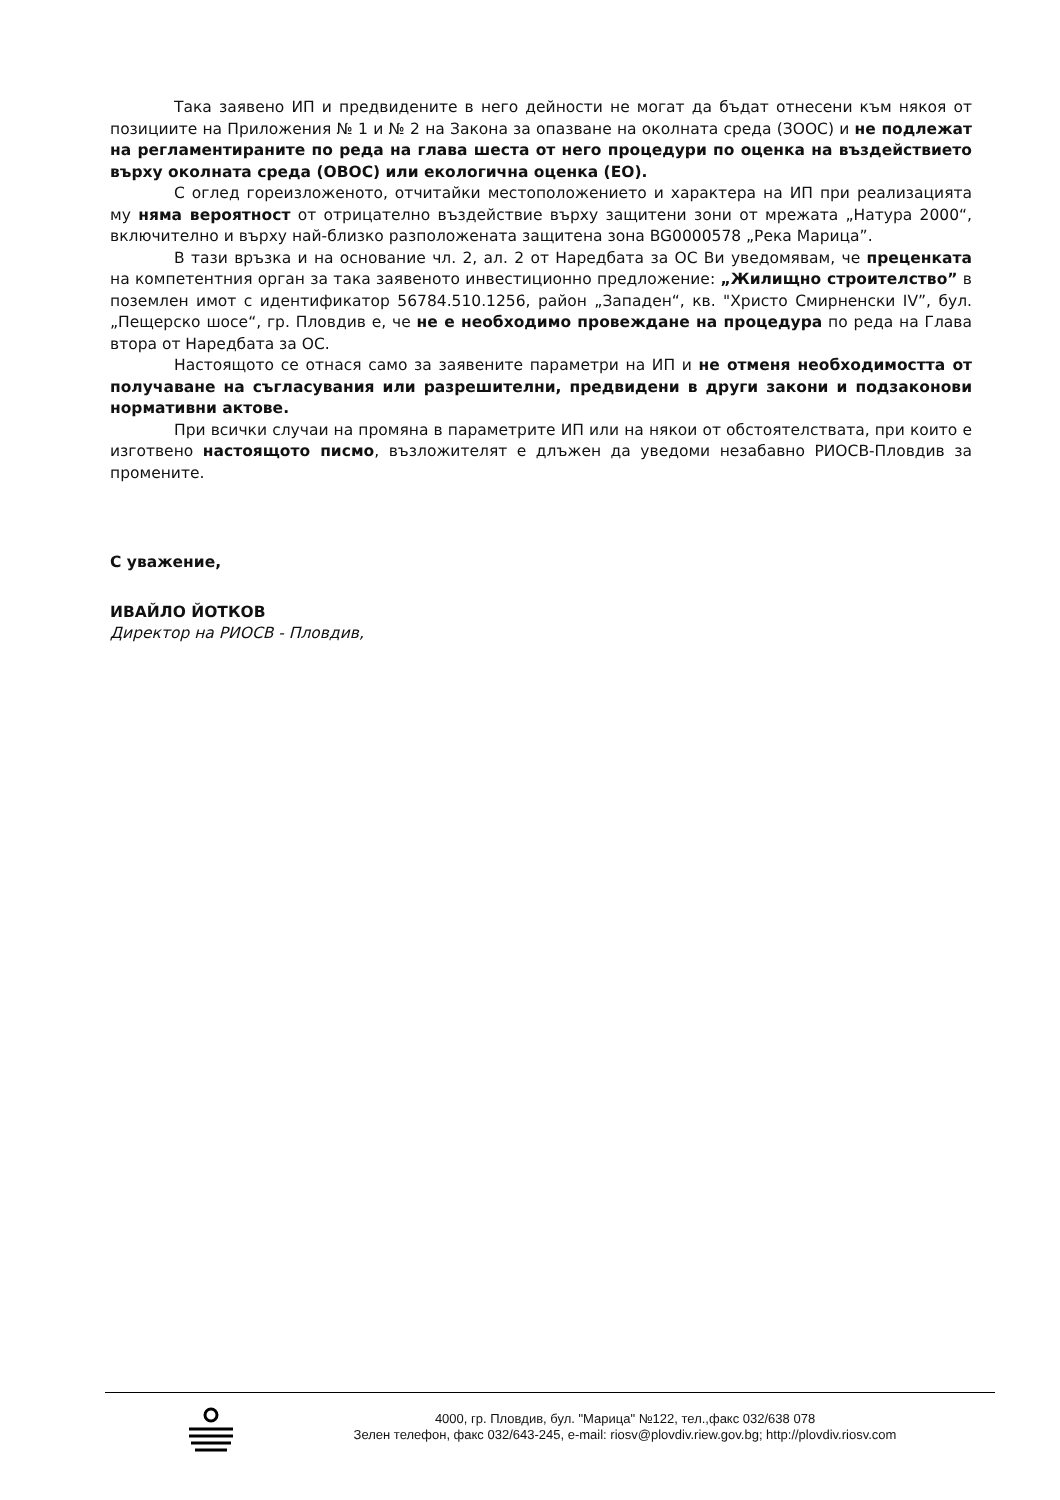Така заявено ИП и предвидените в него дейности не могат да бъдат отнесени към някоя от позициите на Приложения № 1 и № 2 на Закона за опазване на околната среда (ЗООС) и не подлежат на регламентираните по реда на глава шеста от него процедури по оценка на въздействието върху околната среда (ОВОС) или екологична оценка (ЕО).
С оглед гореизложеното, отчитайки местоположението и характера на ИП при реализацията му няма вероятност от отрицателно въздействие върху защитени зони от мрежата „Натура 2000“, включително и върху най-близко разположената защитена зона BG0000578 „Река Марица”.
В тази връзка и на основание чл. 2, ал. 2 от Наредбата за ОС Ви уведомявам, че преценката на компетентния орган за така заявеното инвестиционно предложение: „Жилищно строителство” в поземлен имот с идентификатор 56784.510.1256, район „Западен“, кв. "Христо Смирненски IV”, бул. „Пещерско шосе“, гр. Пловдив е, че не е необходимо провеждане на процедура по реда на Глава втора от Наредбата за ОС.
Настоящото се отнася само за заявените параметри на ИП и не отменя необходимостта от получаване на съгласувания или разрешителни, предвидени в други закони и подзаконови нормативни актове.
При всички случаи на промяна в параметрите ИП или на някои от обстоятелствата, при които е изготвено настоящото писмо, възложителят е длъжен да уведоми незабавно РИОСВ-Пловдив за промените.
С уважение,
ИВАЙЛО ЙОТКОВ
Директор на РИОСВ - Пловдив,
4000, гр. Пловдив, бул. "Марица" №122, тел.,факс 032/638 078
Зелен телефон, факс 032/643-245, e-mail: riosv@plovdiv.riew.gov.bg; http://plovdiv.riosv.com